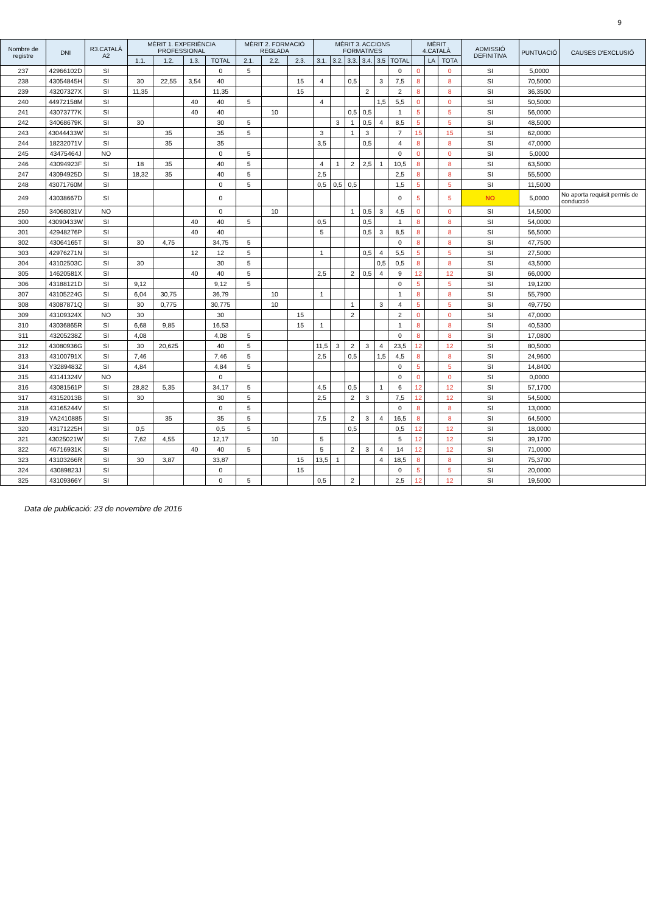9
| Nombre de registre | DNI | R3.CATALÀ A2 | MÈRIT 1. EXPERIÈNCIA PROFESSIONAL | | | | MÈRIT 2. FORMACIÓ REGLADA | | | MÈRIT 3. ACCIONS FORMATIVES | | | | | | MÈRIT 4.CATALÀ | | | ADMISSIÓ DEFINITIVA | PUNTUACIÓ | CAUSES D'EXCLUSIÓ |
| --- | --- | --- | --- | --- | --- | --- | --- | --- | --- | --- | --- | --- | --- | --- | --- | --- | --- | --- | --- | --- | --- |
| | | | 1.1. | 1.2. | 1.3. | TOTAL | 2.1. | 2.2. | 2.3. | 3.1. | 3.2. | 3.3. | 3.4. | 3.5 | TOTAL | | LA | TOTA | | | |
| 237 | 42966102D | SI | | | | 0 | 5 | | | | | | | | 0 | 0 | | 0 | SI | 5,0000 | |
| 238 | 43054845H | SI | 30 | 22,55 | 3,54 | 40 | | | 15 | 4 | | 0,5 | | 3 | 7,5 | 8 | | 8 | SI | 70,5000 | |
| 239 | 43207327X | SI | 11,35 | | | 11,35 | | | 15 | | | | 2 | | 2 | 8 | | 8 | SI | 36,3500 | |
| 240 | 44972158M | SI | | | 40 | 40 | 5 | | | 4 | | | | 1,5 | 5,5 | 0 | | 0 | SI | 50,5000 | |
| 241 | 43073777K | SI | | | 40 | 40 | | 10 | | | | 0,5 | 0,5 | | 1 | 5 | | 5 | SI | 56,0000 | |
| 242 | 34068679K | SI | 30 | | | 30 | 5 | | | | 3 | 1 | 0,5 | 4 | 8,5 | 5 | | 5 | SI | 48,5000 | |
| 243 | 43044433W | SI | | 35 | | 35 | 5 | | | 3 | | 1 | 3 | | 7 | 15 | | 15 | SI | 62,0000 | |
| 244 | 18232071V | SI | | 35 | | 35 | | | | 3,5 | | | 0,5 | | 4 | 8 | | 8 | SI | 47,0000 | |
| 245 | 43475464J | NO | | | | 0 | 5 | | | | | | | | 0 | 0 | | 0 | SI | 5,0000 | |
| 246 | 43094923F | SI | 18 | 35 | | 40 | 5 | | | 4 | 1 | 2 | 2,5 | 1 | 10,5 | 8 | | 8 | SI | 63,5000 | |
| 247 | 43094925D | SI | 18,32 | 35 | | 40 | 5 | | | 2,5 | | | | | 2,5 | 8 | | 8 | SI | 55,5000 | |
| 248 | 43071760M | SI | | | | 0 | 5 | | | 0,5 | 0,5 | 0,5 | | | 1,5 | 5 | | 5 | SI | 11,5000 | |
| 249 | 43038667D | SI | | | | 0 | | | | | | | | | 0 | 5 | | 5 | NO | 5,0000 | No aporta requisit permís de conducció |
| 250 | 34068031V | NO | | | | 0 | | 10 | | | | 1 | 0,5 | 3 | 4,5 | 0 | | 0 | SI | 14,5000 | |
| 300 | 43090433W | SI | | | 40 | 40 | 5 | | | 0,5 | | | 0,5 | | 1 | 8 | | 8 | SI | 54,0000 | |
| 301 | 42948276P | SI | | | 40 | 40 | | | | 5 | | | 0,5 | 3 | 8,5 | 8 | | 8 | SI | 56,5000 | |
| 302 | 43064165T | SI | 30 | 4,75 | | 34,75 | 5 | | | | | | | | 0 | 8 | | 8 | SI | 47,7500 | |
| 303 | 42976271N | SI | | | 12 | 12 | 5 | | | 1 | | | 0,5 | 4 | 5,5 | 5 | | 5 | SI | 27,5000 | |
| 304 | 43102503C | SI | 30 | | | 30 | 5 | | | | | | | 0,5 | 0,5 | 8 | | 8 | SI | 43,5000 | |
| 305 | 14620581X | SI | | | 40 | 40 | 5 | | | 2,5 | | 2 | 0,5 | 4 | 9 | 12 | | 12 | SI | 66,0000 | |
| 306 | 43188121D | SI | 9,12 | | | 9,12 | 5 | | | | | | | | 0 | 5 | | 5 | SI | 19,1200 | |
| 307 | 43105224G | SI | 6,04 | 30,75 | | 36,79 | | 10 | | 1 | | | | | 1 | 8 | | 8 | SI | 55,7900 | |
| 308 | 43087871Q | SI | 30 | 0,775 | | 30,775 | | 10 | | | | 1 | | 3 | 4 | 5 | | 5 | SI | 49,7750 | |
| 309 | 43109324X | NO | 30 | | | 30 | | | 15 | | | 2 | | | 2 | 0 | | 0 | SI | 47,0000 | |
| 310 | 43036865R | SI | 6,68 | 9,85 | | 16,53 | | | 15 | 1 | | | | | 1 | 8 | | 8 | SI | 40,5300 | |
| 311 | 43205238Z | SI | 4,08 | | | 4,08 | 5 | | | | | | | | 0 | 8 | | 8 | SI | 17,0800 | |
| 312 | 43080936G | SI | 30 | 20,625 | | 40 | 5 | | | 11,5 | 3 | 2 | 3 | 4 | 23,5 | 12 | | 12 | SI | 80,5000 | |
| 313 | 43100791X | SI | 7,46 | | | 7,46 | 5 | | | 2,5 | | 0,5 | | 1,5 | 4,5 | 8 | | 8 | SI | 24,9600 | |
| 314 | Y3289483Z | SI | 4,84 | | | 4,84 | 5 | | | | | | | | 0 | 5 | | 5 | SI | 14,8400 | |
| 315 | 43141324V | NO | | | | 0 | | | | | | | | | 0 | 0 | | 0 | SI | 0,0000 | |
| 316 | 43081561P | SI | 28,82 | 5,35 | | 34,17 | 5 | | | 4,5 | | 0,5 | | 1 | 6 | 12 | | 12 | SI | 57,1700 | |
| 317 | 43152013B | SI | 30 | | | 30 | 5 | | | 2,5 | | 2 | 3 | | 7,5 | 12 | | 12 | SI | 54,5000 | |
| 318 | 43165244V | SI | | | | 0 | 5 | | | | | | | | 0 | 8 | | 8 | SI | 13,0000 | |
| 319 | YA2410885 | SI | | 35 | | 35 | 5 | | | 7,5 | | 2 | 3 | 4 | 16,5 | 8 | | 8 | SI | 64,5000 | |
| 320 | 43171225H | SI | 0,5 | | | 0,5 | 5 | | | | | 0,5 | | | 0,5 | 12 | | 12 | SI | 18,0000 | |
| 321 | 43025021W | SI | 7,62 | 4,55 | | 12,17 | | 10 | | 5 | | | | | 5 | 12 | | 12 | SI | 39,1700 | |
| 322 | 46716931K | SI | | | 40 | 40 | 5 | | | 5 | | 2 | 3 | 4 | 14 | 12 | | 12 | SI | 71,0000 | |
| 323 | 43103266R | SI | 30 | 3,87 | | 33,87 | | | 15 | 13,5 | 1 | | | 4 | 18,5 | 8 | | 8 | SI | 75,3700 | |
| 324 | 43089823J | SI | | | | 0 | | | 15 | | | | | | 0 | 5 | | 5 | SI | 20,0000 | |
| 325 | 43109366Y | SI | | | | 0 | 5 | | | 0,5 | | 2 | | | 2,5 | 12 | | 12 | SI | 19,5000 | |
Data de publicació: 23 de novembre de 2016